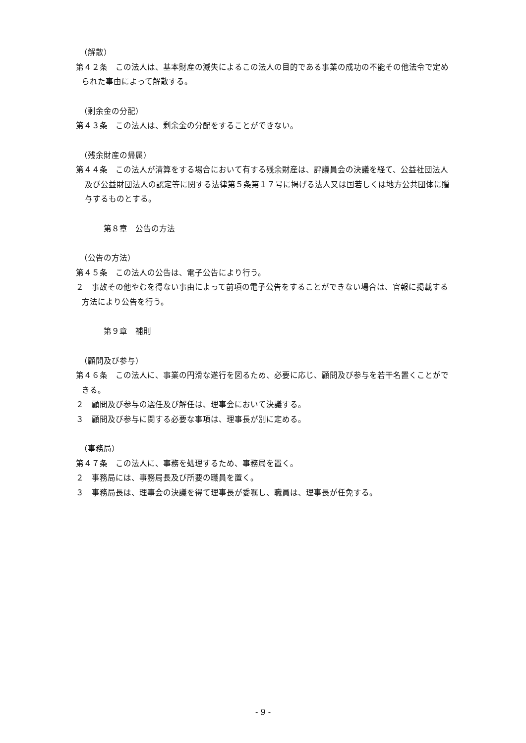（解散）
第４２条　この法人は、基本財産の滅失によるこの法人の目的である事業の成功の不能その他法令で定められた事由によって解散する。
（剰余金の分配）
第４３条　この法人は、剰余金の分配をすることができない。
（残余財産の帰属）
第４４条　この法人が清算をする場合において有する残余財産は、評議員会の決議を経て、公益社団法人及び公益財団法人の認定等に関する法律第５条第１７号に掲げる法人又は国若しくは地方公共団体に贈与するものとする。
第８章　公告の方法
（公告の方法）
第４５条　この法人の公告は、電子公告により行う。
２　事故その他やむを得ない事由によって前項の電子公告をすることができない場合は、官報に掲載する方法により公告を行う。
第９章　補則
（顧問及び参与）
第４６条　この法人に、事業の円滑な遂行を図るため、必要に応じ、顧問及び参与を若干名置くことができる。
２　顧問及び参与の選任及び解任は、理事会において決議する。
３　顧問及び参与に関する必要な事項は、理事長が別に定める。
（事務局）
第４７条　この法人に、事務を処理するため、事務局を置く。
２　事務局には、事務局長及び所要の職員を置く。
３　事務局長は、理事会の決議を得て理事長が委嘱し、職員は、理事長が任免する。
- 9 -